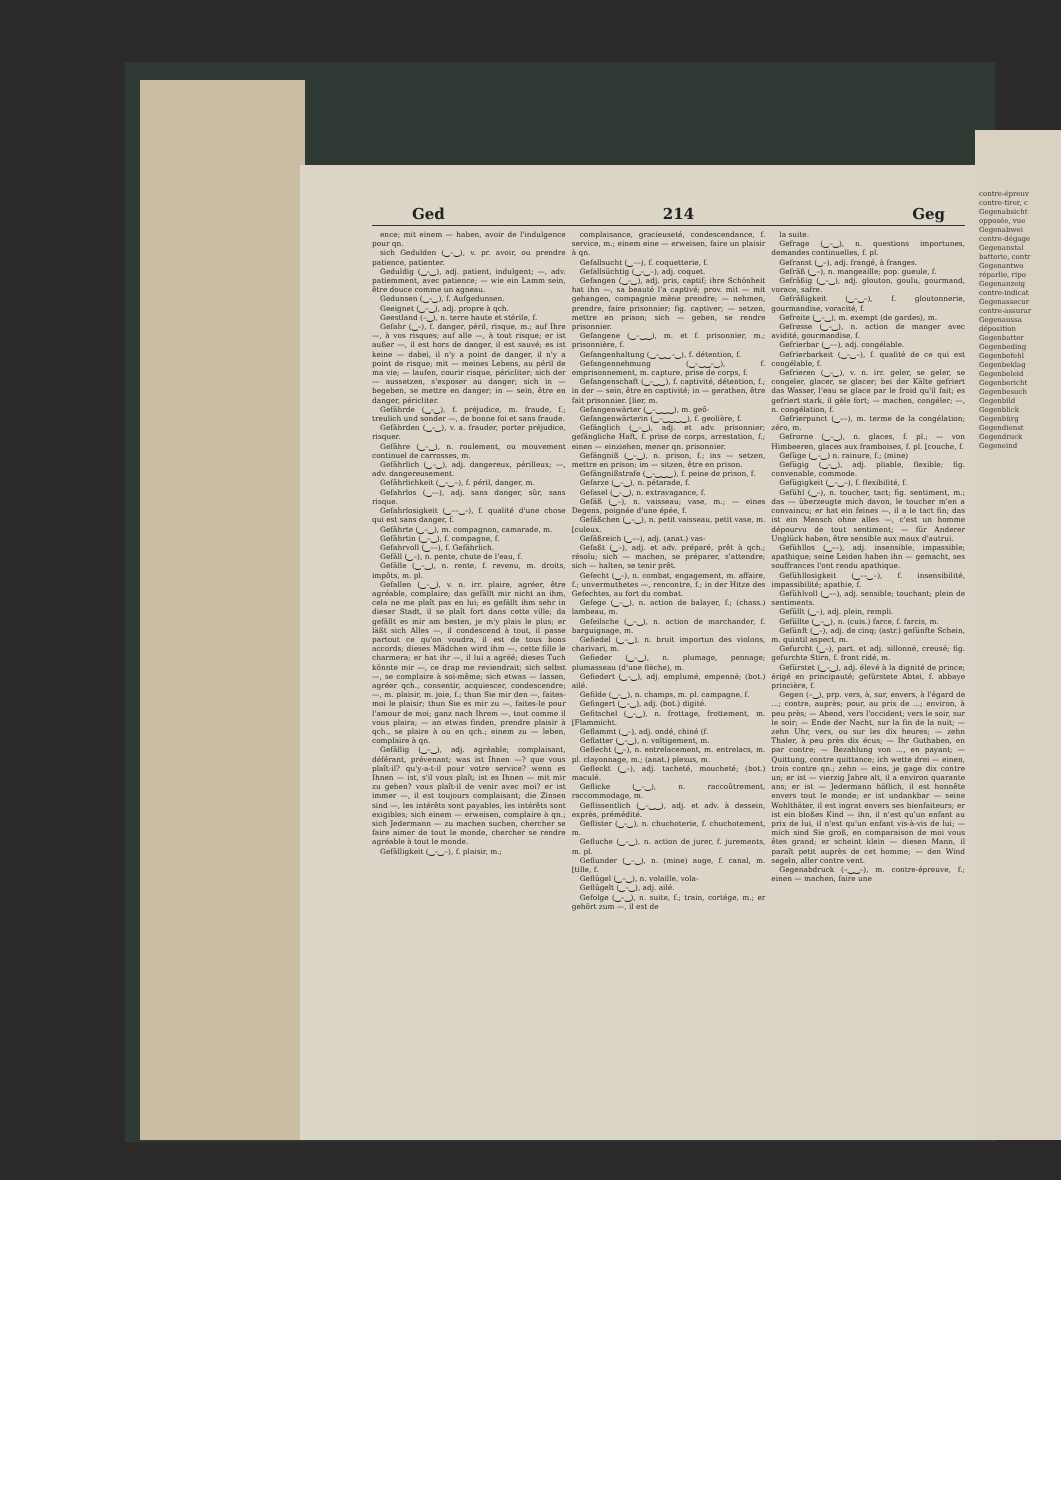contre-épreuv
contre-tirer, c
Gegenabsicht
opposée, vue
Gegenabwei
contre-dégage
Gegenanstal
batterie, contr
Gegenantwo
réparlie, ripo
Gegenanzeig
contre-indicat
Gegenassecur
contre-assurar
Gegenaussa
déposition
Gegenbatter
Gegenbeding
Gegenbefehl
Gegenbeklag
Gegenbeleid
Gegenbericht
Gegenbesuch
Gegenbild
Gegenblick
Gegenbürg
Gegendienst
Gegendruck
Gegeneind
Ged 214 Geg
ence; mit einem — haben, avoir de l'indulgence pour qn.
sich Gedulden (‿–‿), v. pr. avoir, ou prendre patience, patienter.
Geduldig (‿–‿), adj. patient, indulgent; —, adv. patiemment, avec patience; — wie ein Lamm sein, être douce comme un agneau.
Gedunsen (‿–‿), f. Aufgedunsen.
Geeignet (‿–‿), adj. propre à qch.
Geestland (–‿), n. terre haute et stérile, f.
Gefahr (‿–), f. danger, péril, risque, m.; auf Ihre —, à vos risques; auf alle —, à tout risque; er ist außer —, il est hors de danger, il est sauvé; es ist keine — dabei, il n'y a point de danger, il n'y a point de risque; mit — meines Lebens, au péril de ma vie; — laufen, courir risque, péricliter; sich der — aussetzen, s'exposer au danger; sich in — begeben, se mettre en danger; in — sein, être en danger, péricliter.
Gefährde (‿–‿), f. préjudice, m. fraude, f.; treulich und sonder —, de bonne foi et sans fraude.
Gefährden (‿–‿), v. a. frauder, porter préjudice, risquer.
Gefähre (‿–‿), n. roulement, ou mouvement continuel de carrosses, m.
Gefährlich (‿–‿), adj. dangereux, périlleux; —, adv. dangereusement.
Gefährlichkeit (‿–‿–), f. péril, danger, m.
Gefahrlos (‿––), adj. sans danger, sûr, sans risque.
Gefahrlosigkeit (‿––‿–), f. qualité d'une chose qui est sans danger, f.
Gefährte (‿–‿), m. compagnon, camarade, m.
Gefährtin (‿–‿), f. compagne, f.
Gefahrvoll (‿––), f. Gefährlich.
Gefäll (‿–), n. pente, chute de l'eau, f.
Gefälle (‿–‿), n. rente, f. revenu, m. droits, impôts, m. pl.
Gefallen (‿–‿), v. n. irr. plaire, agréer, être agréable, complaire; das gefällt mir nicht an ihm, cela ne me plaît pas en lui; es gefällt ihm sehr in dieser Stadt, il se plaît fort dans cette ville; da gefällt es mir am besten, je m'y plais le plus; er läßt sich Alles —, il condescend à tout, il passe partout ce qu'on voudra, il est de tous bons accords; dieses Mädchen wird ihm —, cette fille le charmera; er hat ihr —, il lui a agréé; dieses Tuch könnte mir —, ce drap me reviendrait; sich selbst —, se complaire à soi-même; sich etwas — lassen, agréer qch., consentir, acquiescer, condescendre; —, m. plaisir, m. joie, f.; thun Sie mir den —, faites-moi le plaisir; thun Sie es mir zu —, faites-le pour l'amour de moi; ganz nach Ihrem —, tout comme il vous plaira; — an etwas finden, prendre plaisir à qch., se plaire à ou en qch.; einem zu — leben, complaire à qn.
Gefällig (‿–‿), adj. agréable; complaisant, déférant, prévenant; was ist Ihnen —? que vous plaît-il? qu'y-a-t-il pour votre service? wenn es Ihnen — ist, s'il vous plaît; ist es Ihnen — mit mir zu gehen? vous plaît-il de venir avec moi? er ist immer —, il est toujours complaisant; die Zinsen sind —, les intérêts sont payables, les intérêts sont exigibles; sich einem — erweisen, complaire à qn.; sich Jedermann — zu machen suchen, chercher se faire aimer de tout le monde, chercher se rendre agréable à tout le monde.
Gefälligkeit (‿–‿–), f. plaisir, m.;
complaisance, gracieuseté, condescendance, f. service, m.; einem eine — erweisen, faire un plaisir à qn.
Gefallsucht (‿––), f. coquetterie, f.
Gefallsüchtig (‿–‿–), adj. coquet.
Gefangen (‿–‿), adj. pris, captif; ihre Schönheit hat ihn —, sa beauté l'a captivé; prov. mit — mit gehangen, compagnie mène prendre; — nehmen, prendre, faire prisonnier; fig. captiver; — setzen, mettre en prison; sich — geben, se rendre prisonnier.
Gefangene (‿–‿‿), m. et f. prisonnier, m.; prisonnière, f.
Gefangenhaltung (‿–‿‿–‿), f. détention, f.
Gefangennehmung (‿–‿‿–‿), f. emprisonnement, m. capture, prise de corps, f.
Gefangenschaft (‿–‿‿), f. captivité, détention, f.; in der — sein, être en captivité; in — gerathen, être fait prisonnier. [lier, m.
Gefangenwärter (‿–‿‿‿), m. geô-
Gefangenwärterin (‿–‿‿‿‿), f. geolière, f.
Gefänglich (‿–‿), adj. et adv. prisonnier; gefängliche Haft, f. prise de corps, arrestation, f.; einen — einziehen, mener qn. prisonnier.
Gefängniß (‿–‿), n. prison, f.; ins — setzen, mettre en prison; im — sitzen, être en prison.
Gefängnißstrafe (‿–‿‿‿), f. peine de prison, f.
Gefarze (‿–‿), n. pétarade, f.
Gefasel (‿–‿), n. extravagance, f.
Gefäß (‿–), n. vaisseau; vase, m.; — eines Degens, poignée d'une épée, f.
Gefäßchen (‿–‿), n. petit vaisseau, petit vase, m. [culeux.
Gefäßreich (‿––), adj. (anat.) vas-
Gefaßt (‿–), adj. et adv. préparé, prêt à qch.; résolu; sich — machen, se préparer, s'attendre; sich — halten, se tenir prêt.
Gefecht (‿–), n. combat, engagement, m. affaire, f.; unvermuthetes —, rencontre, f.; in der Hitze des Gefechtes, au fort du combat.
Gefege (‿–‿), n. action de balayer, f.; (chass.) lambeau, m.
Gefeilsche (‿–‿), n. action de marchander, f. barguignage, m.
Gefiedel (‿–‿), n. bruit importun des violons, charivari, m.
Gefieder (‿–‿), n. plumage, pennage; plumasseau (d'une flèche), m.
Gefiedert (‿–‿), adj. emplumé, empenné; (bot.) ailé.
Gefilde (‿–‿), n. champs, m. pl. campagne, f.
Gefingert (‿–‿), adj. (bot.) digité.
Gefitschel (‿–‿), n. frottage, frottement, m. [Flammicht.
Geflammt (‿–), adj. ondé, chiné (f.
Geflatter (‿–‿), n. voltigement, m.
Geflecht (‿–), n. entrelacement, m. entrelacs, m. pl. clayonnage, m.; (anat.) plexus, m.
Gefleckt (‿–), adj. tacheté, moucheté; (bot.) maculé.
Geflicke (‿–‿), n. raccoûtrement, raccommodage, m.
Geflissentlich (‿–‿‿), adj. et adv. à dessein, exprès, prémédité.
Geflister (‿–‿), n. chuchoterie, f. chuchotement, m.
Gefluche (‿–‿), n. action de jurer, f. jurements, m. pl.
Geflunder (‿–‿), n. (mine) auge, f. canal, m. [tille, f.
Geflügel (‿–‿), n. volaille, vola-
Geflügelt (‿–‿), adj. ailé.
Gefolge (‿–‿), n. suite, f.; train, cortége, m.; er gehört zum —, il est de
la suite.
Gefrage (‿–‿), n. questions importunes, demandes continuelles, f. pl.
Gefranst (‿–), adj. frangé, à franges.
Gefräß (‿–), n. mangeaille; pop. gueule, f.
Gefräßig (‿–‿), adj. glouton, goulu, gourmand, vorace, safre.
Gefräßigkeit (‿–‿–), f. gloutonnerie, gourmandise, voracité, f.
Gefreite (‿–‿), m. exempt (de gardes), m.
Gefresse (‿–‿), n. action de manger avec avidité, gourmandise, f.
Gefrierbar (‿––), adj. congélable.
Gefrierbarkeit (‿–‿–), f. qualité de ce qui est congélable, f.
Gefrieren (‿–‿), v. n. irr. geler, se geler, se congeler, glacer, se glacer; bei der Kälte gefriert das Wasser, l'eau se glace par le froid qu'il fait; es gefriert stark, il gèle fort; — machen, congéler; —, n. congélation, f.
Gefrierpunct (‿––), m. terme de la congélation; zéro, m.
Gefrorne (‿–‿), n. glaces, f. pl.; — von Himbeeren, glaces aux framboises, f. pl. [couche, f.
Gefüge (‿–‿) n. rainure, f.; (mine)
Gefügig (‿–‿), adj. pliable, flexible; fig. convenable, commode.
Gefügigkeit (‿–‿–), f. flexibilité, f.
Gefühl (‿–), n. toucher, tact; fig. sentiment, m.; das — überzeugte mich davon, le toucher m'en a convaincu; er hat ein feines —, il a le tact fin; das ist ein Mensch ohne alles —, c'est un homme dépourvu de tout sentiment; — für Anderer Unglück haben, être sensible aux maux d'autrui.
Gefühllos (‿––), adj. insensible, impassible; apathique; seine Leiden haben ihn — gemacht, ses souffrances l'ont rendu apathique.
Gefühllosigkeit (‿––‿–), f. insensibilité, impassibilité; apathie, f.
Gefühlvoll (‿––), adj. sensible; touchant; plein de sentiments.
Gefüllt (‿–), adj. plein, rempli.
Gefüllte (‿–‿), n. (cuis.) farce, f. farcis, m.
Gefünft (‿–), adj. de cinq; (astr.) gefünfte Schein, m. quintil aspect, m.
Gefurcht (‿–), part. et adj. sillonné, creusé; fig. gefurchte Stirn, f. front ridé, m.
Gefürstet (‿–‿), adj. élevé à la dignité de prince; érigé en principauté; gefürstete Abtei, f. abbaye princière, f.
Gegen (–‿), prp. vers, à, sur, envers, à l'égard de ...; contre, auprès; pour, au prix de ...; environ, à peu près; — Abend, vers l'occident; vers le soir, sur le soir; — Ende der Nacht, sur la fin de la nuit; — zehn Uhr, vers, ou sur les dix heures; — zehn Thaler, à peu près dix écus; — Ihr Guthaben, en par contre; — Bezahlung von ..., en payant; — Quittung, contre quittance; ich wette drei — einen, trois contre qn.; zehn — eins, je gage dix contre un; er ist — vierzig Jahre alt, il a environ quarante ans; er ist — Jedermann höflich, il est honnête envers tout le monde; er ist undankbar — seine Wohlthäter, il est ingrat envers ses bienfaiteurs; er ist ein bloßes Kind — ihn, il n'est qu'un enfant au prix de lui, il n'est qu'un enfant vis-à-vis de lui; — mich sind Sie groß, en comparaison de moi vous êtes grand; er scheint klein — diesen Mann, il paraît petit auprès de cet homme; — den Wind segeln, aller contre vent.
Gegenabdruck (–‿‿–), m. contre-épreuve, f.; einen — machen, faire une